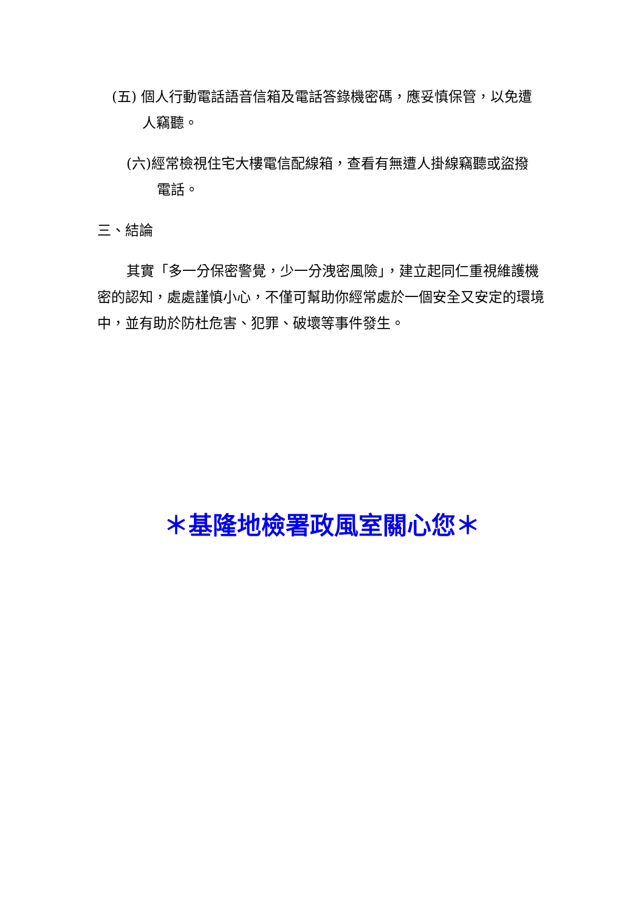(五) 個人行動電話語音信箱及電話答錄機密碼，應妥慎保管，以免遭
人竊聽。
(六)經常檢視住宅大樓電信配線箱，查看有無遭人掛線竊聽或盜撥
電話。
三、結論
其實「多一分保密警覺，少一分洩密風險」，建立起同仁重視維護機密的認知，處處謹慎小心，不僅可幫助你經常處於一個安全又安定的環境中，並有助於防杜危害、犯罪、破壞等事件發生。
＊基隆地檢署政風室關心您＊